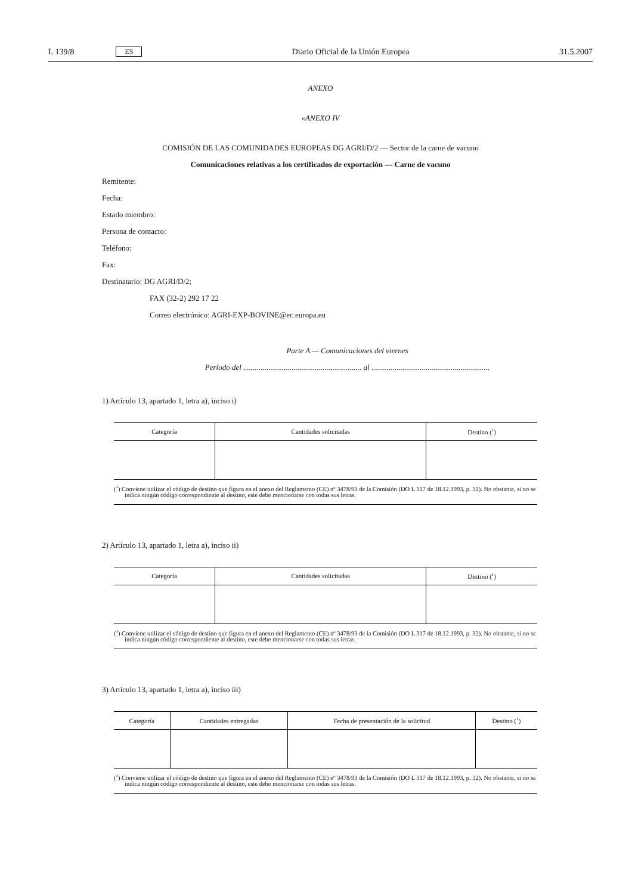L 139/8 ES Diario Oficial de la Unión Europea 31.5.2007
ANEXO
«ANEXO IV
COMISIÓN DE LAS COMUNIDADES EUROPEAS DG AGRI/D/2 — Sector de la carne de vacuno
Comunicaciones relativas a los certificados de exportación — Carne de vacuno
Remitente:
Fecha:
Estado miembro:
Persona de contacto:
Teléfono:
Fax:
Destinatario: DG AGRI/D/2;
FAX (32-2) 292 17 22
Correo electrónico: AGRI-EXP-BOVINE@ec.europa.eu
Parte A — Comunicaciones del viernes
Período del ............................................................. al .............................................................
1) Artículo 13, apartado 1, letra a), inciso i)
| Categoría | Cantidades solicitadas | Destino (<sup>1</sup>) |
| --- | --- | --- |
(<sup>1</sup>) Conviene utilizar el código de destino que figura en el anexo del Reglamento (CE) nº 3478/93 de la Comisión (DO L 317 de 18.12.1993, p. 32). No obstante, si no se indica ningún código correspondiente al destino, este debe mencionarse con todas sus letras.
2) Artículo 13, apartado 1, letra a), inciso ii)
| Categoría | Cantidades solicitadas | Destino (<sup>1</sup>) |
| --- | --- | --- |
(<sup>1</sup>) Conviene utilizar el código de destino que figura en el anexo del Reglamento (CE) nº 3478/93 de la Comisión (DO L 317 de 18.12.1993, p. 32). No obstante, si no se indica ningún código correspondiente al destino, este debe mencionarse con todas sus letras.
3) Artículo 13, apartado 1, letra a), inciso iii)
| Categoría | Cantidades entregadas | Fecha de presentación de la solicitud | Destino (<sup>1</sup>) |
| --- | --- | --- | --- |
(<sup>1</sup>) Conviene utilizar el código de destino que figura en el anexo del Reglamento (CE) nº 3478/93 de la Comisión (DO L 317 de 18.12.1993, p. 32). No obstante, si no se indica ningún código correspondiente al destino, este debe mencionarse con todas sus letras.